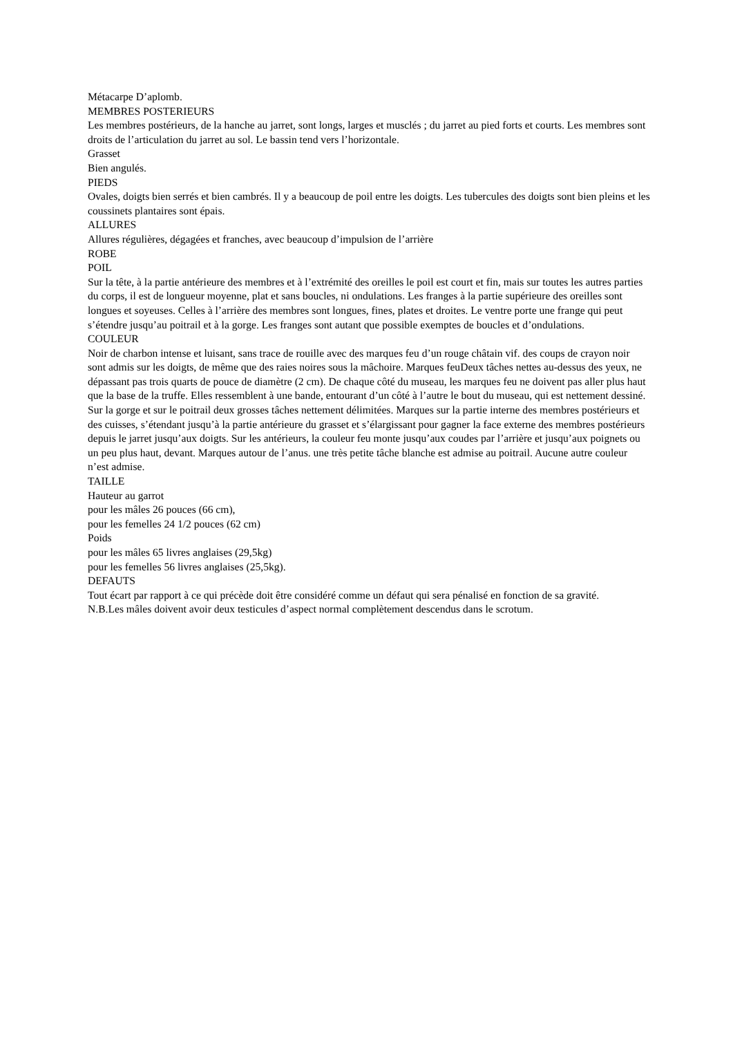Métacarpe D’aplomb.
MEMBRES POSTERIEURS
Les membres postérieurs, de la hanche au jarret, sont longs, larges et musclés ; du jarret au pied forts et courts. Les membres sont droits de l’articulation du jarret au sol. Le bassin tend vers l’horizontale.
Grasset
Bien angulés.
PIEDS
Ovales, doigts bien serrés et bien cambrés. Il y a beaucoup de poil entre les doigts. Les tubercules des doigts sont bien pleins et les coussinets plantaires sont épais.
ALLURES
Allures régulières, dégagées et franches, avec beaucoup d’impulsion de l’arrière
ROBE
POIL
Sur la tête, à la partie antérieure des membres et à l’extrémité des oreilles le poil est court et fin, mais sur toutes les autres parties du corps, il est de longueur moyenne, plat et sans boucles, ni ondulations. Les franges à la partie supérieure des oreilles sont longues et soyeuses. Celles à l’arrière des membres sont longues, fines, plates et droites. Le ventre porte une frange qui peut s’étendre jusqu’au poitrail et à la gorge. Les franges sont autant que possible exemptes de boucles et d’ondulations.
COULEUR
Noir de charbon intense et luisant, sans trace de rouille avec des marques feu d’un rouge châtain vif. des coups de crayon noir sont admis sur les doigts, de même que des raies noires sous la mâchoire. Marques feuDeux tâches nettes au-dessus des yeux, ne dépassant pas trois quarts de pouce de diamètre (2 cm). De chaque côté du museau, les marques feu ne doivent pas aller plus haut que la base de la truffe. Elles ressemblent à une bande, entourant d’un côté à l’autre le bout du museau, qui est nettement dessiné. Sur la gorge et sur le poitrail deux grosses tâches nettement délimitées. Marques sur la partie interne des membres postérieurs et des cuisses, s’étendant jusqu’à la partie antérieure du grasset et s’élargissant pour gagner la face externe des membres postérieurs depuis le jarret jusqu’aux doigts. Sur les antérieurs, la couleur feu monte jusqu’aux coudes par l’arrière et jusqu’aux poignets ou un peu plus haut, devant. Marques autour de l’anus. une très petite tâche blanche est admise au poitrail. Aucune autre couleur n’est admise.
TAILLE
Hauteur au garrot
pour les mâles 26 pouces (66 cm),
pour les femelles 24 1/2 pouces (62 cm)
Poids
pour les mâles 65 livres anglaises (29,5kg)
pour les femelles 56 livres anglaises (25,5kg).
DEFAUTS
Tout écart par rapport à ce qui précède doit être considéré comme un défaut qui sera pénalisé en fonction de sa gravité.
N.B.Les mâles doivent avoir deux testicules d’aspect normal complètement descendus dans le scrotum.